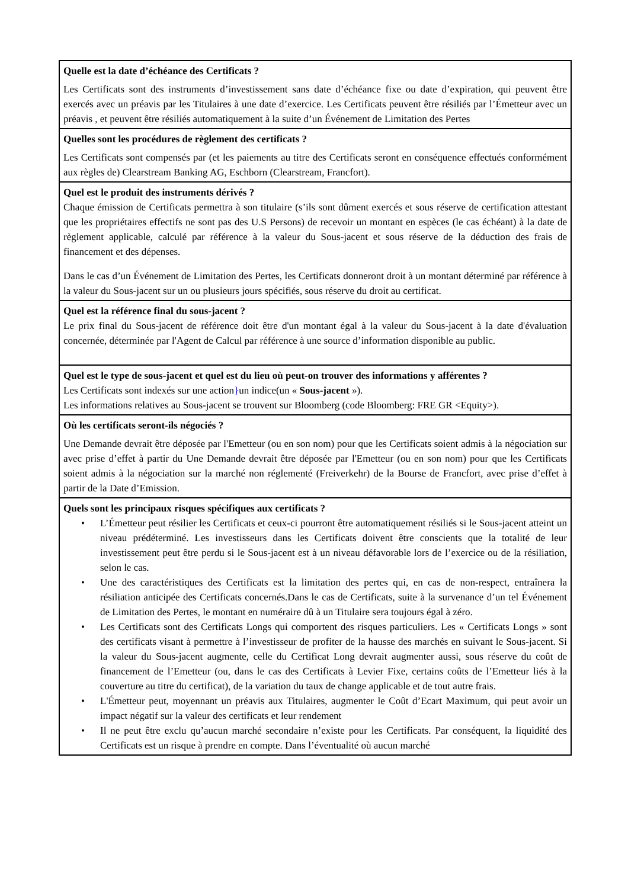| Quelle est la date d’échéance des Certificats ? Les Certificats sont des instruments d’investissement sans date d’échéance fixe ou date d’expiration, qui peuvent être exercés avec un préavis par les Titulaires à une date d’exercice. Les Certificats peuvent être résiliés par l’Émetteur avec un préavis , et peuvent être résiliés automatiquement à la suite d’un Événement de Limitation des Pertes |
| Quelles sont les procédures de règlement des certificats ? Les Certificats sont compensés par (et les paiements au titre des Certificats seront en conséquence effectués conformément aux règles de) Clearstream Banking AG, Eschborn (Clearstream, Francfort). |
| Quel est le produit des instruments dérivés ? Chaque émission de Certificats permettra à son titulaire (s’ils sont dûment exercés et sous réserve de certification attestant que les propriétaires effectifs ne sont pas des U.S Persons) de recevoir un montant en espèces (le cas échéant) à la date de règlement applicable, calculé par référence à la valeur du Sous-jacent et sous réserve de la déduction des frais de financement et des dépenses. Dans le cas d’un Événement de Limitation des Pertes, les Certificats donneront droit à un montant déterminé par référence à la valeur du Sous-jacent sur un ou plusieurs jours spécifiés, sous réserve du droit au certificat. |
| Quel est la référence final du sous-jacent ? Le prix final du Sous-jacent de référence doit être d'un montant égal à la valeur du Sous-jacent à la date d'évaluation concernée, déterminée par l'Agent de Calcul par référence à une source d’information disponible au public. |
| Quel est le type de sous-jacent et quel est du lieu où peut-on trouver des informations y afférentes ? Les Certificats sont indexés sur une action } un indice(un « Sous-jacent »). Les informations relatives au Sous-jacent se trouvent sur Bloomberg (code Bloomberg: FRE GR <Equity>). |
| Où les certificats seront-ils négociés ? Une Demande devrait être déposée par l'Emetteur (ou en son nom) pour que les Certificats soient admis à la négociation sur avec prise d’effet à partir du Une Demande devrait être déposée par l'Emetteur (ou en son nom) pour que les Certificats soient admis à la négociation sur la marché non réglementé (Freiverkehr) de la Bourse de Francfort, avec prise d’effet à partir de la Date d’Emission. |
| Quels sont les principaux risques spécifiques aux certificats ? • L’Émetteur peut résilier les Certificats et ceux-ci pourront être automatiquement résiliés si le Sous-jacent atteint un niveau prédéterminé. Les investisseurs dans les Certificats doivent être conscients que la totalité de leur investissement peut être perdu si le Sous-jacent est à un niveau défavorable lors de l’exercice ou de la résiliation, selon le cas. • Une des caractéristiques des Certificats est la limitation des pertes qui, en cas de non-respect, entraînera la résiliation anticipée des Certificats concernés.Dans le cas de Certificats, suite à la survenance d’un tel Événement de Limitation des Pertes, le montant en numéraire dû à un Titulaire sera toujours égal à zéro. • Les Certificats sont des Certificats Longs qui comportent des risques particuliers. Les « Certificats Longs » sont des certificats visant à permettre à l’investisseur de profiter de la hausse des marchés en suivant le Sous-jacent. Si la valeur du Sous-jacent augmente, celle du Certificat Long devrait augmenter aussi, sous réserve du coût de financement de l’Emetteur (ou, dans le cas des Certificats à Levier Fixe, certains coûts de l’Emetteur liés à la couverture au titre du certificat), de la variation du taux de change applicable et de tout autre frais. • L'Émetteur peut, moyennant un préavis aux Titulaires, augmenter le Coût d’Ecart Maximum, qui peut avoir un impact négatif sur la valeur des certificats et leur rendement • Il ne peut être exclu qu’aucun marché secondaire n’existe pour les Certificats. Par conséquent, la liquidité des Certificats est un risque à prendre en compte. Dans l’éventualité où aucun marché |